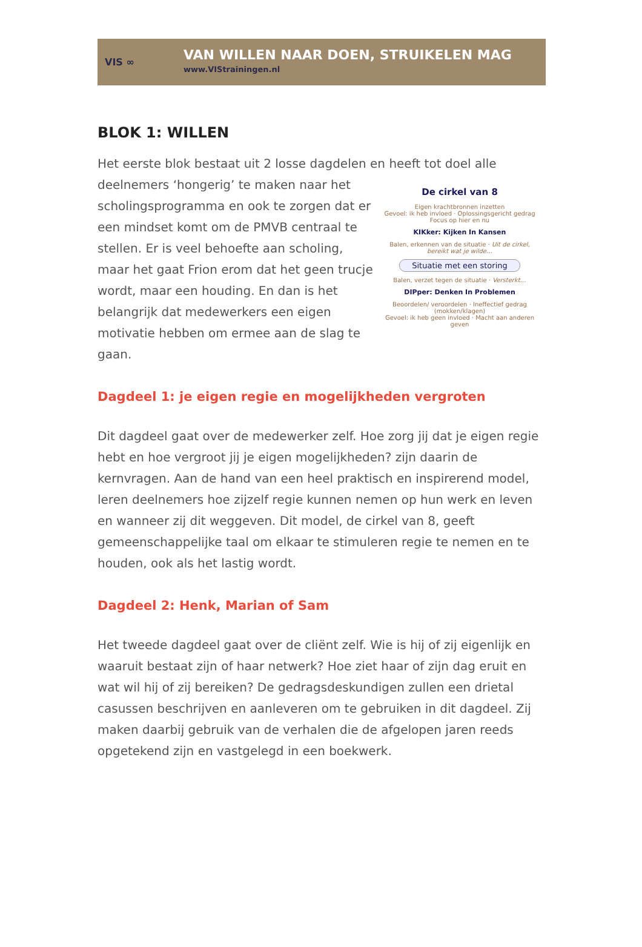VIS ∞
VAN WILLEN NAAR DOEN, STRUIKELEN MAG
www.VIStrainingen.nl
BLOK 1: WILLEN
Het eerste blok bestaat uit 2 losse dagdelen en heeft tot doel alle
deelnemers ‘hongerig’ te maken naar het scholingsprogramma en ook te zorgen dat er een mindset komt om de PMVB centraal te stellen. Er is veel behoefte aan scholing, maar het gaat Frion erom dat het geen trucje wordt, maar een houding. En dan is het belangrijk dat medewerkers een eigen motivatie hebben om ermee aan de slag te gaan.
De cirkel van 8
Eigen krachtbronnen inzetten
Gevoel: ik heb invloed · Oplossingsgericht gedrag
Focus op hier en nu
KIKker: Kijken In Kansen
Balen, erkennen van de situatie · Uit de cirkel, bereikt wat je wilde…
Situatie met een storing
Balen, verzet tegen de situatie · Versterkt…
DIPper: Denken In Problemen
Beoordelen/ veroordelen · Ineffectief gedrag (mokken/klagen)
Gevoel: ik heb geen invloed · Macht aan anderen geven
Dagdeel 1: je eigen regie en mogelijkheden vergroten
Dit dagdeel gaat over de medewerker zelf. Hoe zorg jij dat je eigen regie hebt en hoe vergroot jij je eigen mogelijkheden? zijn daarin de kernvragen. Aan de hand van een heel praktisch en inspirerend model, leren deelnemers hoe zijzelf regie kunnen nemen op hun werk en leven en wanneer zij dit weggeven. Dit model, de cirkel van 8, geeft gemeenschappelijke taal om elkaar te stimuleren regie te nemen en te houden, ook als het lastig wordt.
Dagdeel 2: Henk, Marian of Sam
Het tweede dagdeel gaat over de cliënt zelf. Wie is hij of zij eigenlijk en waaruit bestaat zijn of haar netwerk? Hoe ziet haar of zijn dag eruit en wat wil hij of zij bereiken? De gedragsdeskundigen zullen een drietal casussen beschrijven en aanleveren om te gebruiken in dit dagdeel. Zij maken daarbij gebruik van de verhalen die de afgelopen jaren reeds opgetekend zijn en vastgelegd in een boekwerk.